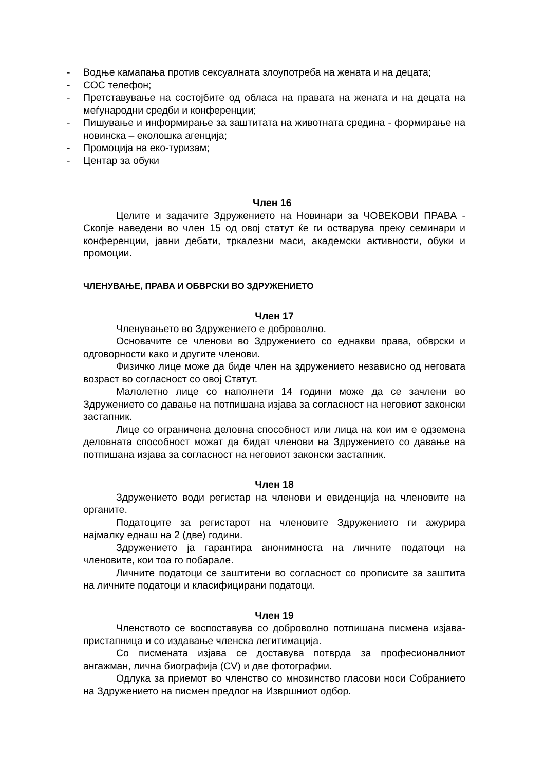- Водње камапања против сексуалната злоупотреба на жената и на децата;
- СОС телефон;
- Претставување на состојбите од обласа на правата на жената и на децата на меѓународни средби и конференции;
- Пишување и информирање за заштитата на животната средина - формирање на новинска – еколошка агенција;
- Промоција на еко-туризам;
- Центар за обуки
Член 16
Целите и задачите Здружението на Новинари за ЧОВЕКОВИ ПРАВА - Скопје наведени во член 15 од овој статут ќе ги остварува преку семинари и конференции, јавни дебати, тркалезни маси, академски активности, обуки и промоции.
ЧЛЕНУВАЊЕ, ПРАВА И ОБВРСКИ ВО ЗДРУЖЕНИЕТО
Член 17
Членувањето во Здружението е доброволно.
Основачите се членови во Здружението со еднакви права, обврски и одговорности како и другите членови.
Физичко лице може да биде член на здружението независно од неговата возраст во согласност со овој Статут.
Малолетно лице со наполнети 14 години може да се зачлени во Здружението со давање на потпишана изјава за согласност на неговиот законски застапник.
Лице со ограничена деловна способност или лица на кои им е одземена деловната способност можат да бидат членови на Здружението со давање на потпишана изјава за согласност на неговиот законски застапник.
Член 18
Здружението води регистар на членови и евиденција на членовите на органите.
Податоците за регистарот на членовите Здружението ги ажурира најмалку еднаш на 2 (две) години.
Здружението ја гарантира анонимноста на личните податоци на членовите, кои тоа го побарале.
Личните податоци се заштитени во согласност со прописите за заштита на личните податоци и класифицирани податоци.
Член 19
Членството се воспоставува со доброволно потпишана писмена изјава-пристапница и со издавање членска легитимација.
Со писмената изјава се доставува потврда за професионалниот ангажман, лична биографија (CV) и две фотографии.
Одлука за приемот во членство со мнозинство гласови носи Собранието на Здружението на писмен предлог на Извршниот одбор.